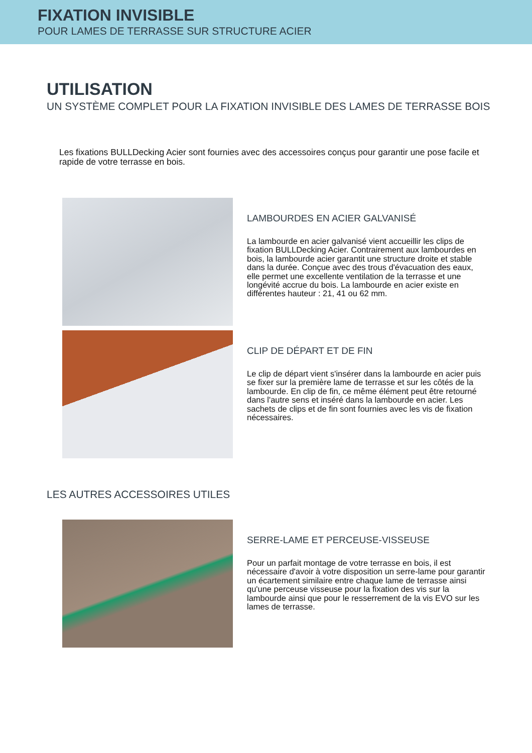FIXATION INVISIBLE
POUR LAMES DE TERRASSE SUR STRUCTURE ACIER
UTILISATION
UN SYSTÈME COMPLET POUR LA FIXATION INVISIBLE DES LAMES DE TERRASSE BOIS
Les fixations BULLDecking Acier sont fournies avec des accessoires conçus pour garantir une pose facile et rapide de votre terrasse en bois.
LAMBOURDES EN ACIER GALVANISÉ
La lambourde en acier galvanisé vient accueillir les clips de fixation BULLDecking Acier. Contrairement aux lambourdes en bois, la lambourde acier garantit une structure droite et stable dans la durée. Conçue avec des trous d'évacuation des eaux, elle permet une excellente ventilation de la terrasse et une longévité accrue du bois. La lambourde en acier existe en différentes hauteur : 21, 41 ou 62 mm.
CLIP DE DÉPART ET DE FIN
Le clip de départ vient s'insérer dans la lambourde en acier puis se fixer sur la première lame de terrasse et sur les côtés de la lambourde. En clip de fin, ce même élément peut être retourné dans l'autre sens et inséré dans la lambourde en acier. Les sachets de clips et de fin sont fournies avec les vis de fixation nécessaires.
LES AUTRES ACCESSOIRES UTILES
SERRE-LAME ET PERCEUSE-VISSEUSE
Pour un parfait montage de votre terrasse en bois, il est nécessaire d'avoir à votre disposition un serre-lame pour garantir un écartement similaire entre chaque lame de terrasse ainsi qu'une perceuse visseuse pour la fixation des vis sur la lambourde ainsi que pour le resserrement de la vis EVO sur les lames de terrasse.